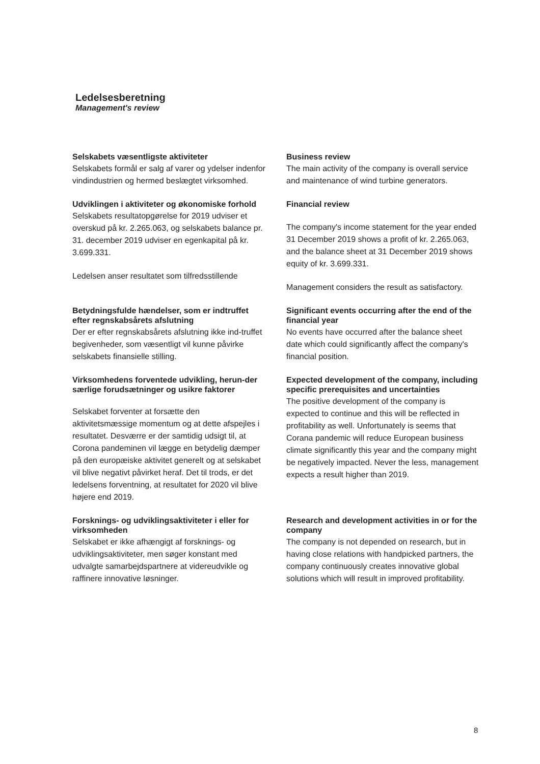Ledelsesberetning
Management's review
Selskabets væsentligste aktiviteter
Selskabets formål er salg af varer og ydelser indenfor vindindustrien og hermed beslægtet virksomhed.
Business review
The main activity of the company is overall service and maintenance of wind turbine generators.
Udviklingen i aktiviteter og økonomiske forhold
Selskabets resultatopgørelse for 2019 udviser et overskud på kr. 2.265.063, og selskabets balance pr. 31. december 2019 udviser en egenkapital på kr. 3.699.331.
Ledelsen anser resultatet som tilfredsstillende
Financial review
The company's income statement for the year ended 31 December 2019 shows a profit of kr. 2.265.063, and the balance sheet at 31 December 2019 shows equity of kr. 3.699.331.
Management considers the result as satisfactory.
Betydningsfulde hændelser, som er indtruffet efter regnskabsårets afslutning
Der er efter regnskabsårets afslutning ikke ind-truffet begivenheder, som væsentligt vil kunne påvirke selskabets finansielle stilling.
Significant events occurring after the end of the financial year
No events have occurred after the balance sheet date which could significantly affect the company's financial position.
Virksomhedens forventede udvikling, herun-der særlige forudsætninger og usikre faktorer
Selskabet forventer at forsætte den aktivitetsmæssige momentum og at dette afspejles i resultatet. Desværre er der samtidig udsigt til, at Corona pandeminen vil lægge en betydelig dæmper på den europæiske aktivitet generelt og at selskabet vil blive negativt påvirket heraf. Det til trods, er det ledelsens forventning, at resultatet for 2020 vil blive højere end 2019.
Expected development of the company, including specific prerequisites and uncertainties
The positive development of the company is expected to continue and this will be reflected in profitability as well. Unfortunately is seems that Corana pandemic will reduce European business climate significantly this year and the company might be negatively impacted. Never the less, management expects a result higher than 2019.
Forsknings- og udviklingsaktiviteter i eller for virksomheden
Selskabet er ikke afhængigt af forsknings- og udviklingsaktiviteter, men søger konstant med udvalgte samarbejdspartnere at videreudvikle og raffinere innovative løsninger.
Research and development activities in or for the company
The company is not depended on research, but in having close relations with handpicked partners, the company continuously creates innovative global solutions which will result in improved profitability.
8